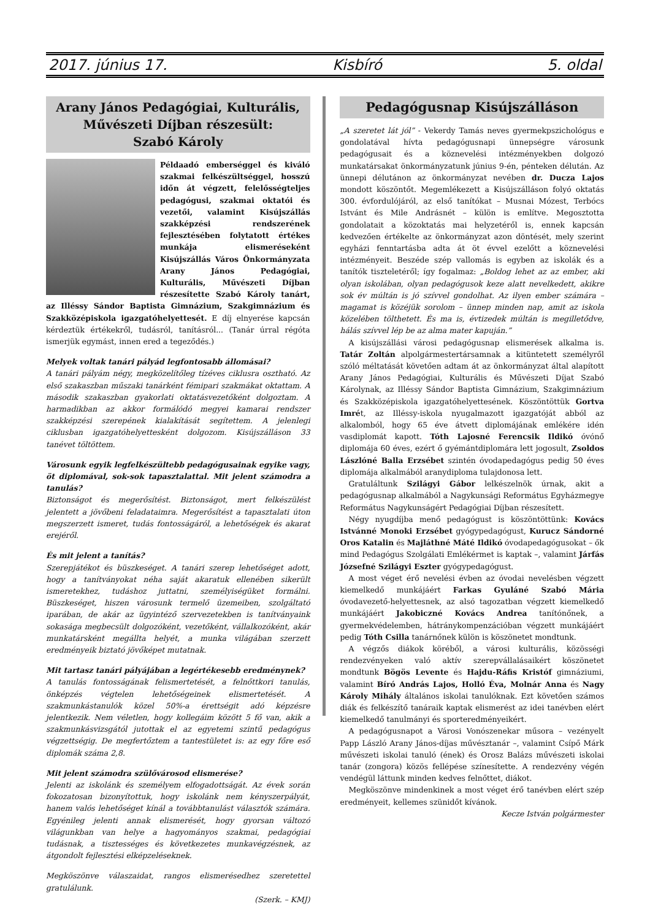2017. június 17. Kisbíró 5. oldal
Arany János Pedagógiai, Kulturális, Művészeti Díjban részesült:
Szabó Károly
Példaadó emberséggel és kiváló szakmai felkészültséggel, hosszú időn át végzett, felelősségteljes pedagógusi, szakmai oktatói és vezetői, valamint Kisújszállás szakképzési rendszerének fejlesztésében folytatott értékes munkája elismeréseként Kisújszállás Város Önkormányzata Arany János Pedagógiai, Kulturális, Művészeti Díjban részesítette Szabó Károly tanárt, az Illéssy Sándor Baptista Gimnázium, Szakgimnázium és Szakközépiskola igazgatóhelyettesét. E díj elnyerése kapcsán kérdeztük értékekről, tudásról, tanításról... (Tanár úrral régóta ismerjük egymást, innen ered a tegeződés.)
Melyek voltak tanári pályád legfontosabb állomásai?
A tanári pályám négy, megközelítőleg tízéves ciklusra osztható. Az első szakaszban műszaki tanárként fémipari szakmákat oktattam. A második szakaszban gyakorlati oktatásvezetőként dolgoztam. A harmadikban az akkor formálódó megyei kamarai rendszer szakképzési szerepének kialakítását segítettem. A jelenlegi ciklusban igazgatóhelyettesként dolgozom. Kisújszálláson 33 tanévet töltöttem.
Városunk egyik legfelkészültebb pedagógusainak egyike vagy, öt diplomával, sok-sok tapasztalattal. Mit jelent számodra a tanulás?
Biztonságot és megerősítést. Biztonságot, mert felkészülést jelentett a jövőbeni feladataimra. Megerősítést a tapasztalati úton megszerzett ismeret, tudás fontosságáról, a lehetőségek és akarat erejéről.
És mit jelent a tanítás?
Szerepjátékot és büszkeséget. A tanári szerep lehetőséget adott, hogy a tanítványokat néha saját akaratuk ellenében sikerült ismeretekhez, tudáshoz juttatni, személyiségüket formálni. Büszkeséget, hiszen városunk termelő üzemeiben, szolgáltató iparában, de akár az ügyintéző szervezetekben is tanítványaink sokasága megbecsült dolgozóként, vezetőként, vállalkozóként, akár munkatársként megállta helyét, a munka világában szerzett eredményeik biztató jövőképet mutatnak.
Mit tartasz tanári pályájában a legértékesebb eredménynek?
A tanulás fontosságának felismertetését, a felnőttkori tanulás, önképzés végtelen lehetőségeinek elismertetését. A szakmunkástanulók közel 50%-a érettségit adó képzésre jelentkezik. Nem véletlen, hogy kollegáim között 5 fő van, akik a szakmunkásvizsgától jutottak el az egyetemi szintű pedagógus végzettségig. De megfertőztem a tantestületet is: az egy főre eső diplomák száma 2,8.
Mit jelent számodra szülővárosod elismerése?
Jelenti az iskolánk és személyem elfogadottságát. Az évek során fokozatosan bizonyítottuk, hogy iskolánk nem kényszerpályát, hanem valós lehetőséget kínál a továbbtanulást választók számára. Egyénileg jelenti annak elismerését, hogy gyorsan változó világunkban van helye a hagyományos szakmai, pedagógiai tudásnak, a tisztességes és következetes munkavégzésnek, az átgondolt fejlesztési elképzeléseknek.
Megköszönve válaszaidat, rangos elismerésedhez szeretettel gratulálunk.
(Szerk. – KMJ)
Pedagógusnap Kisújszálláson
„A szeretet lát jól” - Vekerdy Tamás neves gyermekpszichológus e gondolatával hívta pedagógusnapi ünnepségre városunk pedagógusait és a köznevelési intézményekben dolgozó munkatársakat önkormányzatunk június 9-én, pénteken délután. Az ünnepi délutánon az önkormányzat nevében dr. Ducza Lajos mondott köszöntőt. Megemlékezett a Kisújszálláson folyó oktatás 300. évfordulójáról, az első tanítókat – Musnai Mózest, Terbócs Istvánt és Mile Andrásnét – külön is említve. Megosztotta gondolatait a közoktatás mai helyzetéről is, ennek kapcsán kedvezően értékelte az önkormányzat azon döntését, mely szerint egyházi fenntartásba adta át öt évvel ezelőtt a köznevelési intézményeit. Beszéde szép vallomás is egyben az iskolák és a tanítók tiszteletéről; így fogalmaz: „Boldog lehet az az ember, aki olyan iskolában, olyan pedagógusok keze alatt nevelkedett, akikre sok év múltán is jó szívvel gondolhat. Az ilyen ember számára – magamat is közéjük sorolom – ünnep minden nap, amit az iskola közelében tölthetett. És ma is, évtizedek múltán is megilletődve, hálás szívvel lép be az alma mater kapuján.”
A kisújszállási városi pedagógusnap elismerések alkalma is. Tatár Zoltán alpolgármestertársamnak a kitüntetett személyről szóló méltatását követően adtam át az önkormányzat által alapított Arany János Pedagógiai, Kulturális és Művészeti Díjat Szabó Károlynak, az Illéssy Sándor Baptista Gimnázium, Szakgimnázium és Szakközépiskola igazgatóhelyettesének. Köszöntöttük Gortva Imrét, az Illéssy-iskola nyugalmazott igazgatóját abból az alkalomból, hogy 65 éve átvett diplomájának emlékére idén vasdiplomát kapott. Tóth Lajosné Ferencsik Ildikó óvónő diplomája 60 éves, ezért ő gyémántdiplomára lett jogosult, Zsoldos Lászlóné Balla Erzsébet szintén óvodapedagógus pedig 50 éves diplomája alkalmából aranydiploma tulajdonosa lett.
Gratuláltunk Szilágyi Gábor lelkészelnök úrnak, akit a pedagógusnap alkalmából a Nagykunsági Református Egyházmegye Református Nagykunságért Pedagógiai Díjban részesített.
Négy nyugdíjba menő pedagógust is köszöntöttünk: Kovács Istvánné Monoki Erzsébet gyógypedagógust, Kurucz Sándorné Oros Katalin és Majláthné Máté Ildikó óvodapedagógusokat – ők mind Pedagógus Szolgálati Emlékérmet is kaptak –, valamint Járfás Józsefné Szilágyi Eszter gyógypedagógust.
A most véget érő nevelési évben az óvodai nevelésben végzett kiemelkedő munkájáért Farkas Gyuláné Szabó Mária óvodavezető-helyettesnek, az alsó tagozatban végzett kiemelkedő munkájáért Jakobiczné Kovács Andrea tanítónőnek, a gyermekvédelemben, hátránykompenzációban végzett munkájáért pedig Tóth Csilla tanárnőnek külön is köszönetet mondtunk.
A végzős diákok köréből, a városi kulturális, közösségi rendezvényeken való aktív szerepvállalásaikért köszönetet mondtunk Bögös Levente és Hajdu-Ráfis Kristóf gimnáziumi, valamint Bíró András Lajos, Holló Éva, Molnár Anna és Nagy Károly Mihály általános iskolai tanulóknak. Ezt követően számos diák és felkészítő tanáraik kaptak elismerést az idei tanévben elért kiemelkedő tanulmányi és sporteredményeikért.
A pedagógusnapot a Városi Vonószenekar műsora – vezényelt Papp László Arany János-díjas művésztanár –, valamint Csípő Márk művészeti iskolai tanuló (ének) és Orosz Balázs művészeti iskolai tanár (zongora) közös fellépése színesítette. A rendezvény végén vendégül láttunk minden kedves felnőttet, diákot.
Megköszönve mindenkinek a most véget érő tanévben elért szép eredményeit, kellemes szünidőt kívánok.
Kecze István polgármester